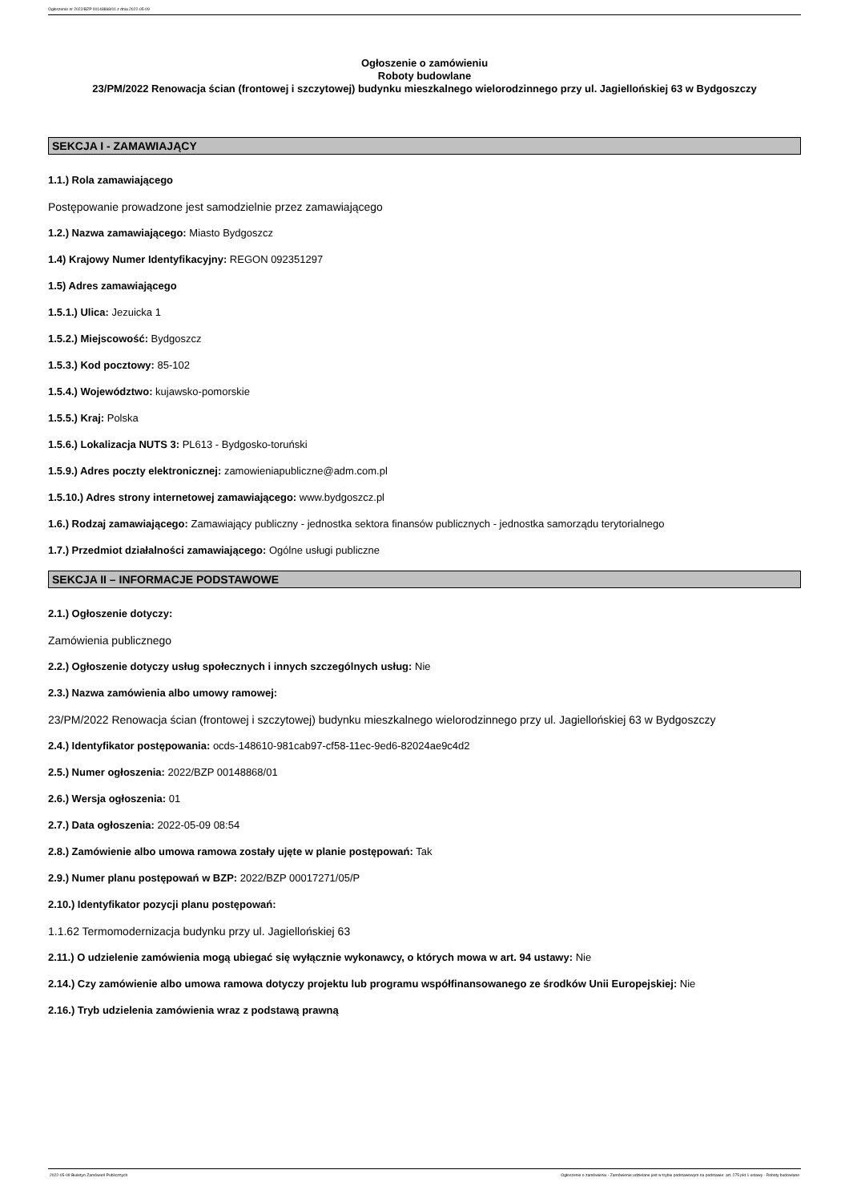Ogłoszenie nr 2022/BZP 00148868/01 z dnia 2022-05-09
Ogłoszenie o zamówieniu
Roboty budowlane
23/PM/2022 Renowacja ścian (frontowej i szczytowej) budynku mieszkalnego wielorodzinnego przy ul. Jagiellońskiej 63 w Bydgoszczy
SEKCJA I - ZAMAWIAJĄCY
1.1.) Rola zamawiającego
Postępowanie prowadzone jest samodzielnie przez zamawiającego
1.2.) Nazwa zamawiającego: Miasto Bydgoszcz
1.4) Krajowy Numer Identyfikacyjny: REGON 092351297
1.5) Adres zamawiającego
1.5.1.) Ulica: Jezuicka 1
1.5.2.) Miejscowość: Bydgoszcz
1.5.3.) Kod pocztowy: 85-102
1.5.4.) Województwo: kujawsko-pomorskie
1.5.5.) Kraj: Polska
1.5.6.) Lokalizacja NUTS 3: PL613 - Bydgosko-toruński
1.5.9.) Adres poczty elektronicznej: zamowieniapubliczne@adm.com.pl
1.5.10.) Adres strony internetowej zamawiającego: www.bydgoszcz.pl
1.6.) Rodzaj zamawiającego: Zamawiający publiczny - jednostka sektora finansów publicznych - jednostka samorządu terytorialnego
1.7.) Przedmiot działalności zamawiającego: Ogólne usługi publiczne
SEKCJA II – INFORMACJE PODSTAWOWE
2.1.) Ogłoszenie dotyczy:
Zamówienia publicznego
2.2.) Ogłoszenie dotyczy usług społecznych i innych szczególnych usług: Nie
2.3.) Nazwa zamówienia albo umowy ramowej:
23/PM/2022 Renowacja ścian (frontowej i szczytowej) budynku mieszkalnego wielorodzinnego przy ul. Jagiellońskiej 63 w Bydgoszczy
2.4.) Identyfikator postępowania: ocds-148610-981cab97-cf58-11ec-9ed6-82024ae9c4d2
2.5.) Numer ogłoszenia: 2022/BZP 00148868/01
2.6.) Wersja ogłoszenia: 01
2.7.) Data ogłoszenia: 2022-05-09 08:54
2.8.) Zamówienie albo umowa ramowa zostały ujęte w planie postępowań: Tak
2.9.) Numer planu postępowań w BZP: 2022/BZP 00017271/05/P
2.10.) Identyfikator pozycji planu postępowań:
1.1.62 Termomodernizacja budynku przy ul. Jagiellońskiej 63
2.11.) O udzielenie zamówienia mogą ubiegać się wyłącznie wykonawcy, o których mowa w art. 94 ustawy: Nie
2.14.) Czy zamówienie albo umowa ramowa dotyczy projektu lub programu współfinansowanego ze środków Unii Europejskiej: Nie
2.16.) Tryb udzielenia zamówienia wraz z podstawą prawną
2022-05-09 Biuletyn Zamówień Publicznych Ogłoszenie o zamówieniu - Zamówienie udzielane jest w trybie podstawowym na podstawie: art. 275 pkt 1 ustawy - Roboty budowlane